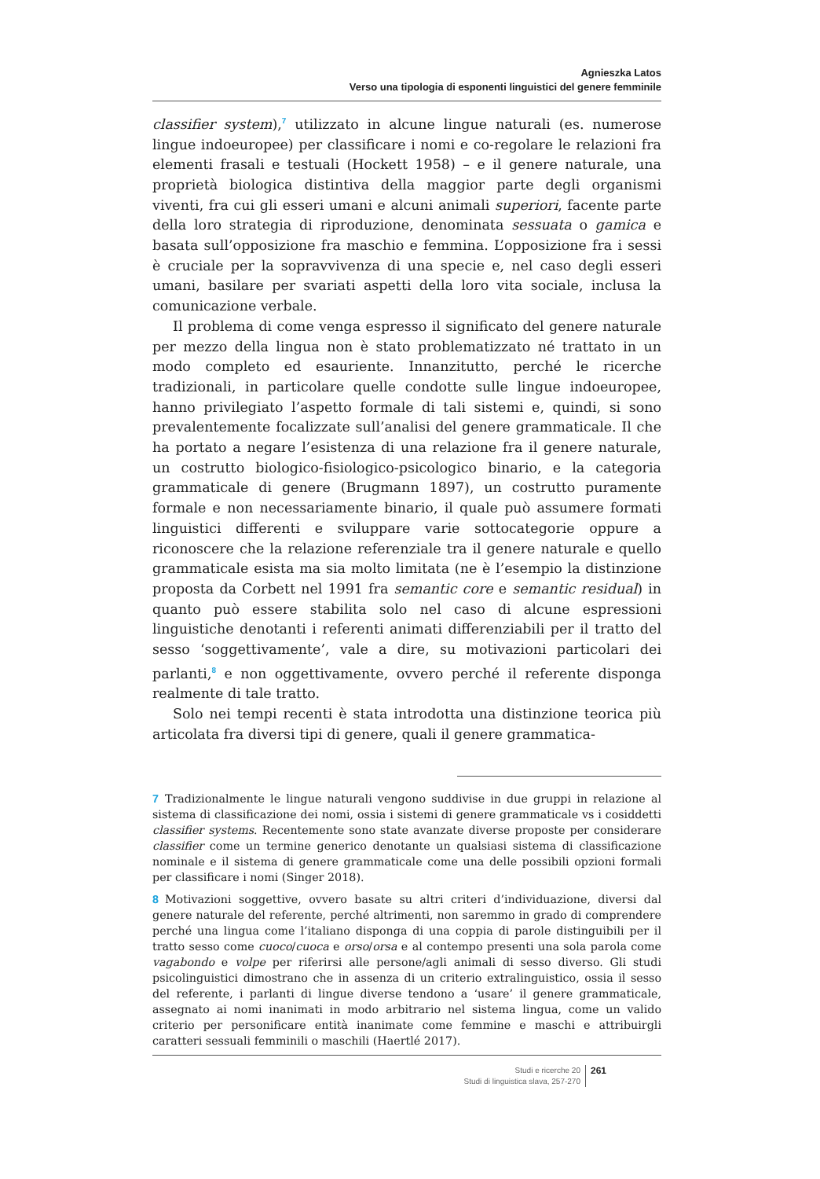Agnieszka Latos
Verso una tipologia di esponenti linguistici del genere femminile
classifier system),<sup>7</sup> utilizzato in alcune lingue naturali (es. numerose lingue indoeuropee) per classificare i nomi e co-regolare le relazioni fra elementi frasali e testuali (Hockett 1958) – e il genere naturale, una proprietà biologica distintiva della maggior parte degli organismi viventi, fra cui gli esseri umani e alcuni animali superiori, facente parte della loro strategia di riproduzione, denominata sessuata o gamica e basata sull’opposizione fra maschio e femmina. L’opposizione fra i sessi è cruciale per la sopravvivenza di una specie e, nel caso degli esseri umani, basilare per svariati aspetti della loro vita sociale, inclusa la comunicazione verbale.
Il problema di come venga espresso il significato del genere naturale per mezzo della lingua non è stato problematizzato né trattato in un modo completo ed esauriente. Innanzitutto, perché le ricerche tradizionali, in particolare quelle condotte sulle lingue indoeuropee, hanno privilegiato l’aspetto formale di tali sistemi e, quindi, si sono prevalentemente focalizzate sull’analisi del genere grammaticale. Il che ha portato a negare l’esistenza di una relazione fra il genere naturale, un costrutto biologico-fisiologico-psicologico binario, e la categoria grammaticale di genere (Brugmann 1897), un costrutto puramente formale e non necessariamente binario, il quale può assumere formati linguistici differenti e sviluppare varie sottocategorie oppure a riconoscere che la relazione referenziale tra il genere naturale e quello grammaticale esista ma sia molto limitata (ne è l’esempio la distinzione proposta da Corbett nel 1991 fra semantic core e semantic residual) in quanto può essere stabilita solo nel caso di alcune espressioni linguistiche denotanti i referenti animati differenziabili per il tratto del sesso ‘soggettivamente’, vale a dire, su motivazioni particolari dei parlanti,<sup>8</sup> e non oggettivamente, ovvero perché il referente disponga realmente di tale tratto.
Solo nei tempi recenti è stata introdotta una distinzione teorica più articolata fra diversi tipi di genere, quali il genere grammatica-
7 Tradizionalmente le lingue naturali vengono suddivise in due gruppi in relazione al sistema di classificazione dei nomi, ossia i sistemi di genere grammaticale vs i cosiddetti classifier systems. Recentemente sono state avanzate diverse proposte per considerare classifier come un termine generico denotante un qualsiasi sistema di classificazione nominale e il sistema di genere grammaticale come una delle possibili opzioni formali per classificare i nomi (Singer 2018).
8 Motivazioni soggettive, ovvero basate su altri criteri d’individuazione, diversi dal genere naturale del referente, perché altrimenti, non saremmo in grado di comprendere perché una lingua come l’italiano disponga di una coppia di parole distinguibili per il tratto sesso come cuoco/cuoca e orso/orsa e al contempo presenti una sola parola come vagabondo e volpe per riferirsi alle persone/agli animali di sesso diverso. Gli studi psicolinguistici dimostrano che in assenza di un criterio extralinguistico, ossia il sesso del referente, i parlanti di lingue diverse tendono a ‘usare’ il genere grammaticale, assegnato ai nomi inanimati in modo arbitrario nel sistema lingua, come un valido criterio per personificare entità inanimate come femmine e maschi e attribuirgli caratteri sessuali femminili o maschili (Haertlé 2017).
Studi e ricerche 20
Studi di linguistica slava, 257-270
261